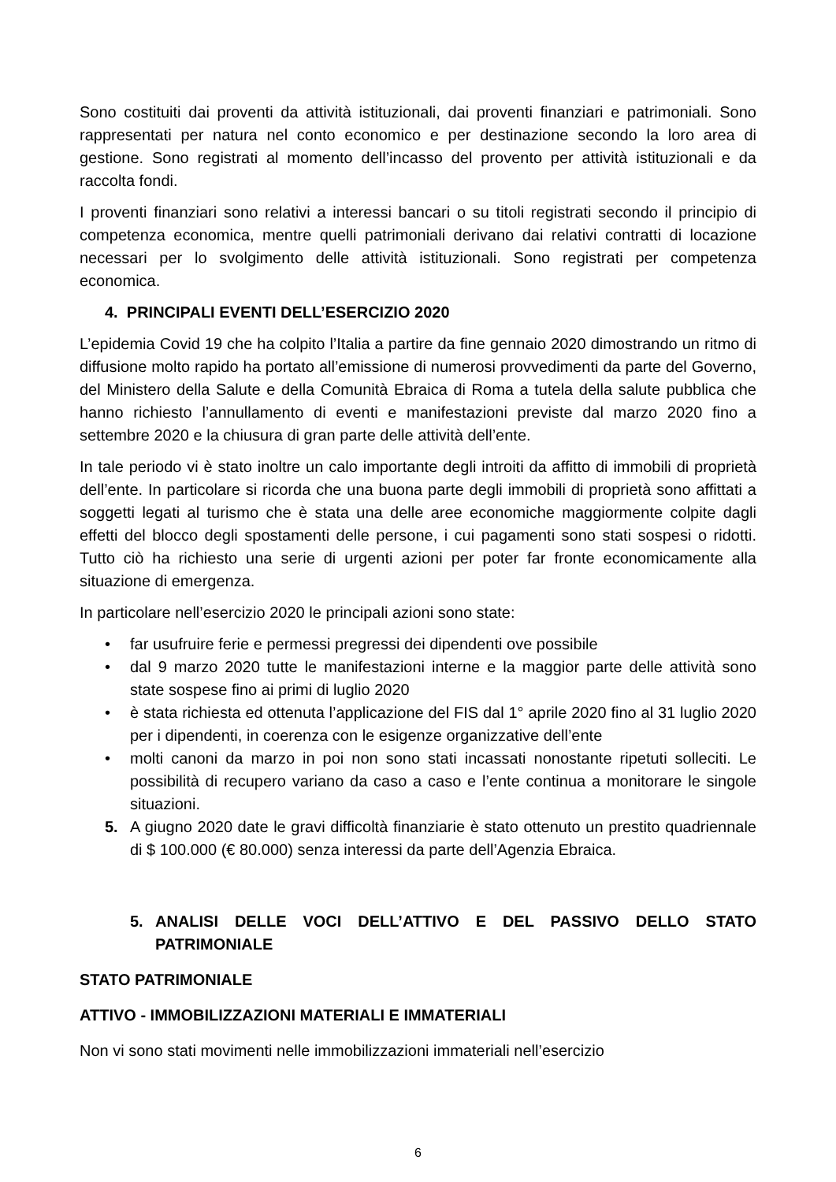Sono costituiti dai proventi da attività istituzionali, dai proventi finanziari e patrimoniali. Sono rappresentati per natura nel conto economico e per destinazione secondo la loro area di gestione. Sono registrati al momento dell’incasso del provento per attività istituzionali e da raccolta fondi.
I proventi finanziari sono relativi a interessi bancari o su titoli registrati secondo il principio di competenza economica, mentre quelli patrimoniali derivano dai relativi contratti di locazione necessari per lo svolgimento delle attività istituzionali. Sono registrati per competenza economica.
4. PRINCIPALI EVENTI DELL’ESERCIZIO 2020
L’epidemia Covid 19 che ha colpito l’Italia a partire da fine gennaio 2020 dimostrando un ritmo di diffusione molto rapido ha portato all’emissione di numerosi provvedimenti da parte del Governo, del Ministero della Salute e della Comunità Ebraica di Roma a tutela della salute pubblica che hanno richiesto l’annullamento di eventi e manifestazioni previste dal marzo 2020 fino a settembre 2020 e la chiusura di gran parte delle attività dell’ente.
In tale periodo vi è stato inoltre un calo importante degli introiti da affitto di immobili di proprietà dell’ente. In particolare si ricorda che una buona parte degli immobili di proprietà sono affittati a soggetti legati al turismo che è stata una delle aree economiche maggiormente colpite dagli effetti del blocco degli spostamenti delle persone, i cui pagamenti sono stati sospesi o ridotti. Tutto ciò ha richiesto una serie di urgenti azioni per poter far fronte economicamente alla situazione di emergenza.
In particolare nell’esercizio 2020 le principali azioni sono state:
• far usufruire ferie e permessi pregressi dei dipendenti ove possibile
• dal 9 marzo 2020 tutte le manifestazioni interne e la maggior parte delle attività sono state sospese fino ai primi di luglio 2020
• è stata richiesta ed ottenuta l’applicazione del FIS dal 1° aprile 2020 fino al 31 luglio 2020 per i dipendenti, in coerenza con le esigenze organizzative dell’ente
• molti canoni da marzo in poi non sono stati incassati nonostante ripetuti solleciti. Le possibilità di recupero variano da caso a caso e l’ente continua a monitorare le singole situazioni.
5. A giugno 2020 date le gravi difficoltà finanziarie è stato ottenuto un prestito quadriennale di $ 100.000 (€ 80.000) senza interessi da parte dell’Agenzia Ebraica.
5. ANALISI DELLE VOCI DELL’ATTIVO E DEL PASSIVO DELLO STATO PATRIMONIALE
STATO PATRIMONIALE
ATTIVO - IMMOBILIZZAZIONI MATERIALI E IMMATERIALI
Non vi sono stati movimenti nelle immobilizzazioni immateriali nell’esercizio
6